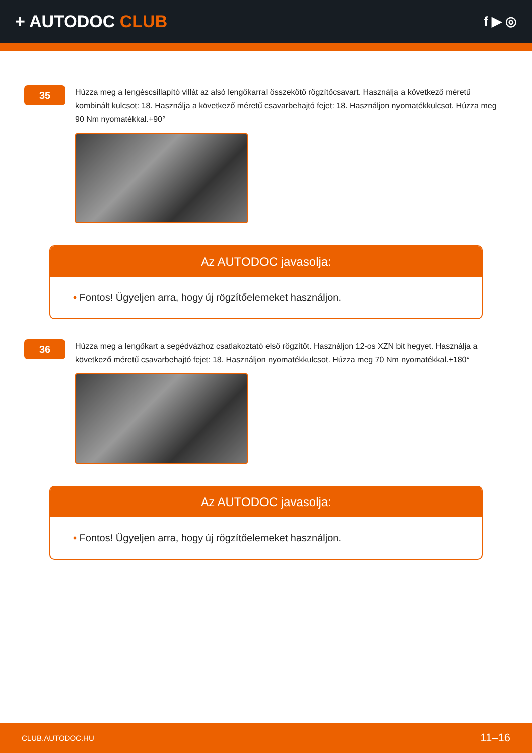+ AUTODOC CLUB
f ▶ ◎
35
Húzza meg a lengéscsillapító villát az alsó lengőkarral összekötő rögzítőcsavart. Használja a következő méretű kombinált kulcsot: 18. Használja a következő méretű csavarbehajtó fejet: 18. Használjon nyomatékkulcsot. Húzza meg 90 Nm nyomatékkal.+90°
Az AUTODOC javasolja:
• Fontos! Ügyeljen arra, hogy új rögzítőelemeket használjon.
36
Húzza meg a lengőkart a segédvázhoz csatlakoztató első rögzítőt. Használjon 12-os XZN bit hegyet. Használja a következő méretű csavarbehajtó fejet: 18. Használjon nyomatékkulcsot. Húzza meg 70 Nm nyomatékkal.+180°
Az AUTODOC javasolja:
• Fontos! Ügyeljen arra, hogy új rögzítőelemeket használjon.
CLUB.AUTODOC.HU 11–16